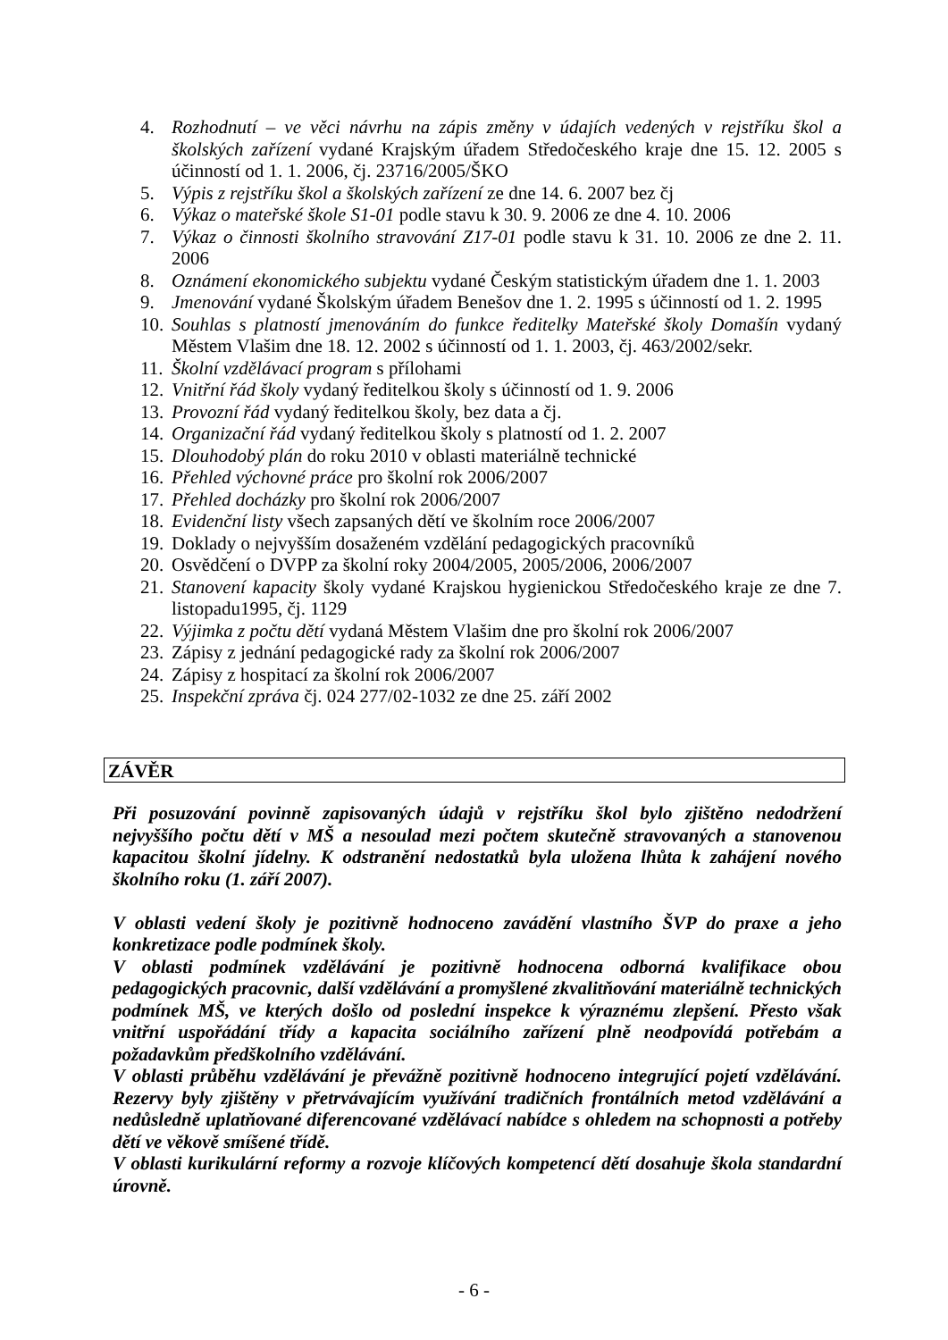4. Rozhodnutí – ve věci návrhu na zápis změny v údajích vedených v rejstříku škol a školských zařízení vydané Krajským úřadem Středočeského kraje dne 15. 12. 2005 s účinností od 1. 1. 2006, čj. 23716/2005/ŠKO
5. Výpis z rejstříku škol a školských zařízení ze dne 14. 6. 2007 bez čj
6. Výkaz o mateřské škole S1-01 podle stavu k 30. 9. 2006 ze dne 4. 10. 2006
7. Výkaz o činnosti školního stravování Z17-01 podle stavu k 31. 10. 2006 ze dne 2. 11. 2006
8. Oznámení ekonomického subjektu vydané Českým statistickým úřadem dne 1. 1. 2003
9. Jmenování vydané Školským úřadem Benešov dne 1. 2. 1995 s účinností od 1. 2. 1995
10. Souhlas s platností jmenováním do funkce ředitelky Mateřské školy Domašín vydaný Městem Vlašim dne 18. 12. 2002 s účinností od 1. 1. 2003, čj. 463/2002/sekr.
11. Školní vzdělávací program s přílohami
12. Vnitřní řád školy vydaný ředitelkou školy s účinností od 1. 9. 2006
13. Provozní řád vydaný ředitelkou školy, bez data a čj.
14. Organizační řád vydaný ředitelkou školy s platností od 1. 2. 2007
15. Dlouhodobý plán do roku 2010 v oblasti materiálně technické
16. Přehled výchovné práce pro školní rok 2006/2007
17. Přehled docházky pro školní rok 2006/2007
18. Evidenční listy všech zapsaných dětí ve školním roce 2006/2007
19. Doklady o nejvyšším dosaženém vzdělání pedagogických pracovníků
20. Osvědčení o DVPP za školní roky 2004/2005, 2005/2006, 2006/2007
21. Stanovení kapacity školy vydané Krajskou hygienickou Středočeského kraje ze dne 7. listopadu1995, čj. 1129
22. Výjimka z počtu dětí vydaná Městem Vlašim dne pro školní rok 2006/2007
23. Zápisy z jednání pedagogické rady za školní rok 2006/2007
24. Zápisy z hospitací za školní rok 2006/2007
25. Inspekční zpráva čj. 024 277/02-1032 ze dne 25. září 2002
ZÁVĚR
Při posuzování povinně zapisovaných údajů v rejstříku škol bylo zjištěno nedodržení nejvyššího počtu dětí v MŠ a nesoulad mezi počtem skutečně stravovaných a stanovenou kapacitou školní jídelny. K odstranění nedostatků byla uložena lhůta k zahájení nového školního roku (1. září 2007).
V oblasti vedení školy je pozitivně hodnoceno zavádění vlastního ŠVP do praxe a jeho konkretizace podle podmínek školy.
V oblasti podmínek vzdělávání je pozitivně hodnocena odborná kvalifikace obou pedagogických pracovnic, další vzdělávání a promyšlené zkvalitňování materiálně technických podmínek MŠ, ve kterých došlo od poslední inspekce k výraznému zlepšení. Přesto však vnitřní uspořádání třídy a kapacita sociálního zařízení plně neodpovídá potřebám a požadavkům předškolního vzdělávání.
V oblasti průběhu vzdělávání je převážně pozitivně hodnoceno integrující pojetí vzdělávání. Rezervy byly zjištěny v přetrvávajícím využívání tradičních frontálních metod vzdělávání a nedůsledně uplatňované diferencované vzdělávací nabídce s ohledem na schopnosti a potřeby dětí ve věkově smíšené třídě.
V oblasti kurikulární reformy a rozvoje klíčových kompetencí dětí dosahuje škola standardní úrovně.
- 6 -